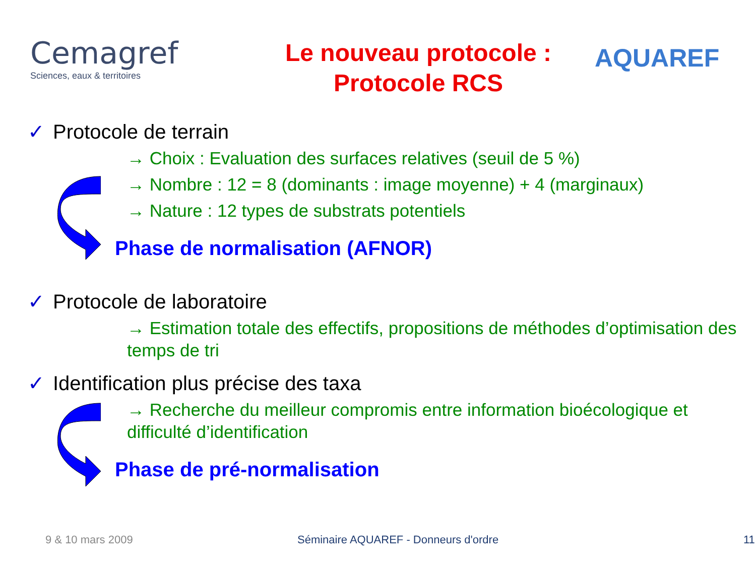Cemagref
Sciences, eaux & territoires
Le nouveau protocole :
Protocole RCS
AQUAREF
✓ Protocole de terrain
→ Choix : Evaluation des surfaces relatives (seuil de 5 %)
→ Nombre : 12 = 8 (dominants : image moyenne) + 4 (marginaux)
→ Nature : 12 types de substrats potentiels
Phase de normalisation (AFNOR)
✓ Protocole de laboratoire
→ Estimation totale des effectifs, propositions de méthodes d’optimisation des temps de tri
✓ Identification plus précise des taxa
→ Recherche du meilleur compromis entre information bioécologique et difficulté d’identification
Phase de pré-normalisation
9 & 10 mars 2009 Séminaire AQUAREF - Donneurs d'ordre 11